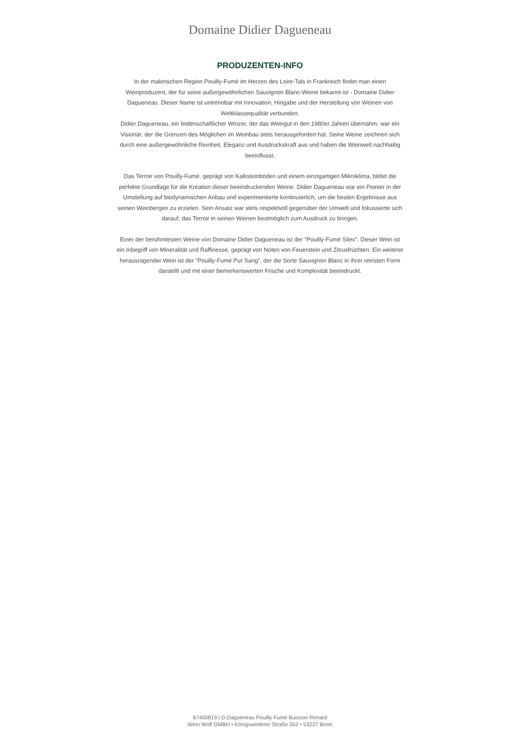Domaine Didier Dagueneau
PRODUZENTEN-INFO
In der malerischen Region Pouilly-Fumé im Herzen des Loire-Tals in Frankreich findet man einen Weinproduzent, der für seine außergewöhnlichen Sauvignon Blanc-Weine bekannt ist - Domaine Didier Dagueneau. Dieser Name ist untrennbar mit Innovation, Hingabe und der Herstellung von Weinen von Weltklassequalität verbunden.
Didier Dagueneau, ein leidenschaftlicher Winzer, der das Weingut in den 1980er Jahren übernahm, war ein Visionär, der die Grenzen des Möglichen im Weinbau stets herausgefordert hat. Seine Weine zeichnen sich durch eine außergewöhnliche Reinheit, Eleganz und Ausdruckskraft aus und haben die Weinwelt nachhaltig beeinflusst.
Das Terroir von Pouilly-Fumé, geprägt von Kalksteinböden und einem einzigartigen Mikroklima, bildet die perfekte Grundlage für die Kreation dieser beeindruckenden Weine. Didier Dagueneau war ein Pionier in der Umstellung auf biodynamischen Anbau und experimentierte kontinuierlich, um die besten Ergebnisse aus seinen Weinbergen zu erzielen. Sein Ansatz war stets respektvoll gegenüber der Umwelt und fokussierte sich darauf, das Terroir in seinen Weinen bestmöglich zum Ausdruck zu bringen.
Einer der berühmtesten Weine von Domaine Didier Dagueneau ist der "Pouilly-Fumé Silex". Dieser Wein ist ein Inbegriff von Mineralität und Raffinesse, geprägt von Noten von Feuerstein und Zitrusfrüchten. Ein weiterer herausragender Wein ist der "Pouilly-Fumé Pur Sang", der die Sorte Sauvignon Blanc in ihrer reinsten Form darstellt und mit einer bemerkenswerten Frische und Komplexität beeindruckt.
67400819 | D.Dagueneau Pouilly Fumé Buisson Renard
Wein Wolf GMBH • Königswinterer Straße 552 • 53227 Bonn